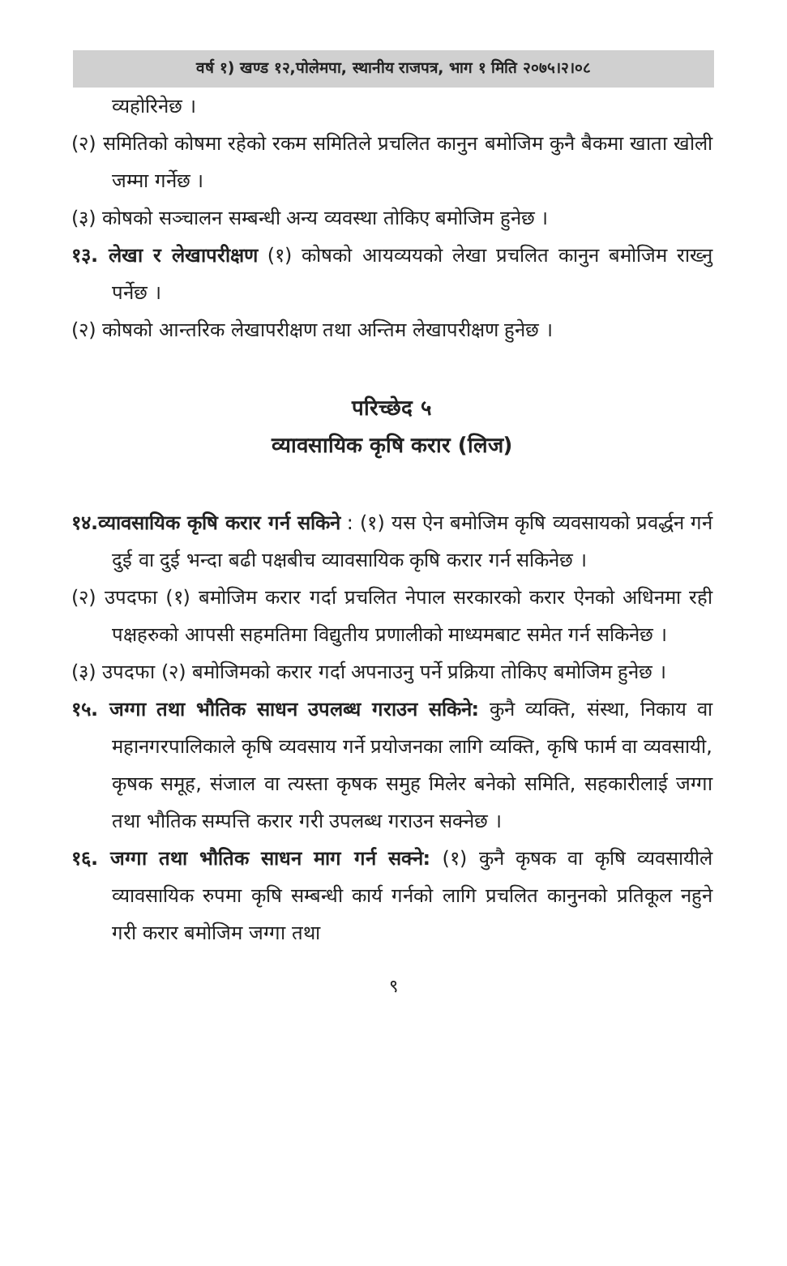वर्ष १) खण्ड १२,पोलेमपा, स्थानीय राजपत्र, भाग १ मिति २०७५।२।०८
व्यहोरिनेछ ।
(२) समितिको कोषमा रहेको रकम समितिले प्रचलित कानुन बमोजिम कुनै बैकमा खाता खोली जम्मा गर्नेछ ।
(३) कोषको सञ्चालन सम्बन्धी अन्य व्यवस्था तोकिए बमोजिम हुनेछ ।
१३. लेखा र लेखापरीक्षण (१) कोषको आयव्ययको लेखा प्रचलित कानुन बमोजिम राख्नु पर्नेछ ।
(२) कोषको आन्तरिक लेखापरीक्षण तथा अन्तिम लेखापरीक्षण हुनेछ ।
परिच्छेद ५
व्यावसायिक कृषि करार (लिज)
१४.व्यावसायिक कृषि करार गर्न सकिने : (१) यस ऐन बमोजिम कृषि व्यवसायको प्रवर्द्धन गर्न दुई वा दुई भन्दा बढी पक्षबीच व्यावसायिक कृषि करार गर्न सकिनेछ ।
(२) उपदफा (१) बमोजिम करार गर्दा प्रचलित नेपाल सरकारको करार ऐनको अधिनमा रही पक्षहरुको आपसी सहमतिमा विद्युतीय प्रणालीको माध्यमबाट समेत गर्न सकिनेछ ।
(३) उपदफा (२) बमोजिमको करार गर्दा अपनाउनु पर्ने प्रक्रिया तोकिए बमोजिम हुनेछ ।
१५. जग्गा तथा भौतिक साधन उपलब्ध गराउन सकिने: कुनै व्यक्ति, संस्था, निकाय वा महानगरपालिकाले कृषि व्यवसाय गर्ने प्रयोजनका लागि व्यक्ति, कृषि फार्म वा व्यवसायी, कृषक समूह, संजाल वा त्यस्ता कृषक समुह मिलेर बनेको समिति, सहकारीलाई जग्गा तथा भौतिक सम्पत्ति करार गरी उपलब्ध गराउन सक्नेछ ।
१६. जग्गा तथा भौतिक साधन माग गर्न सक्ने: (१) कुनै कृषक वा कृषि व्यवसायीले व्यावसायिक रुपमा कृषि सम्बन्धी कार्य गर्नको लागि प्रचलित कानुनको प्रतिकूल नहुने गरी करार बमोजिम जग्गा तथा
९